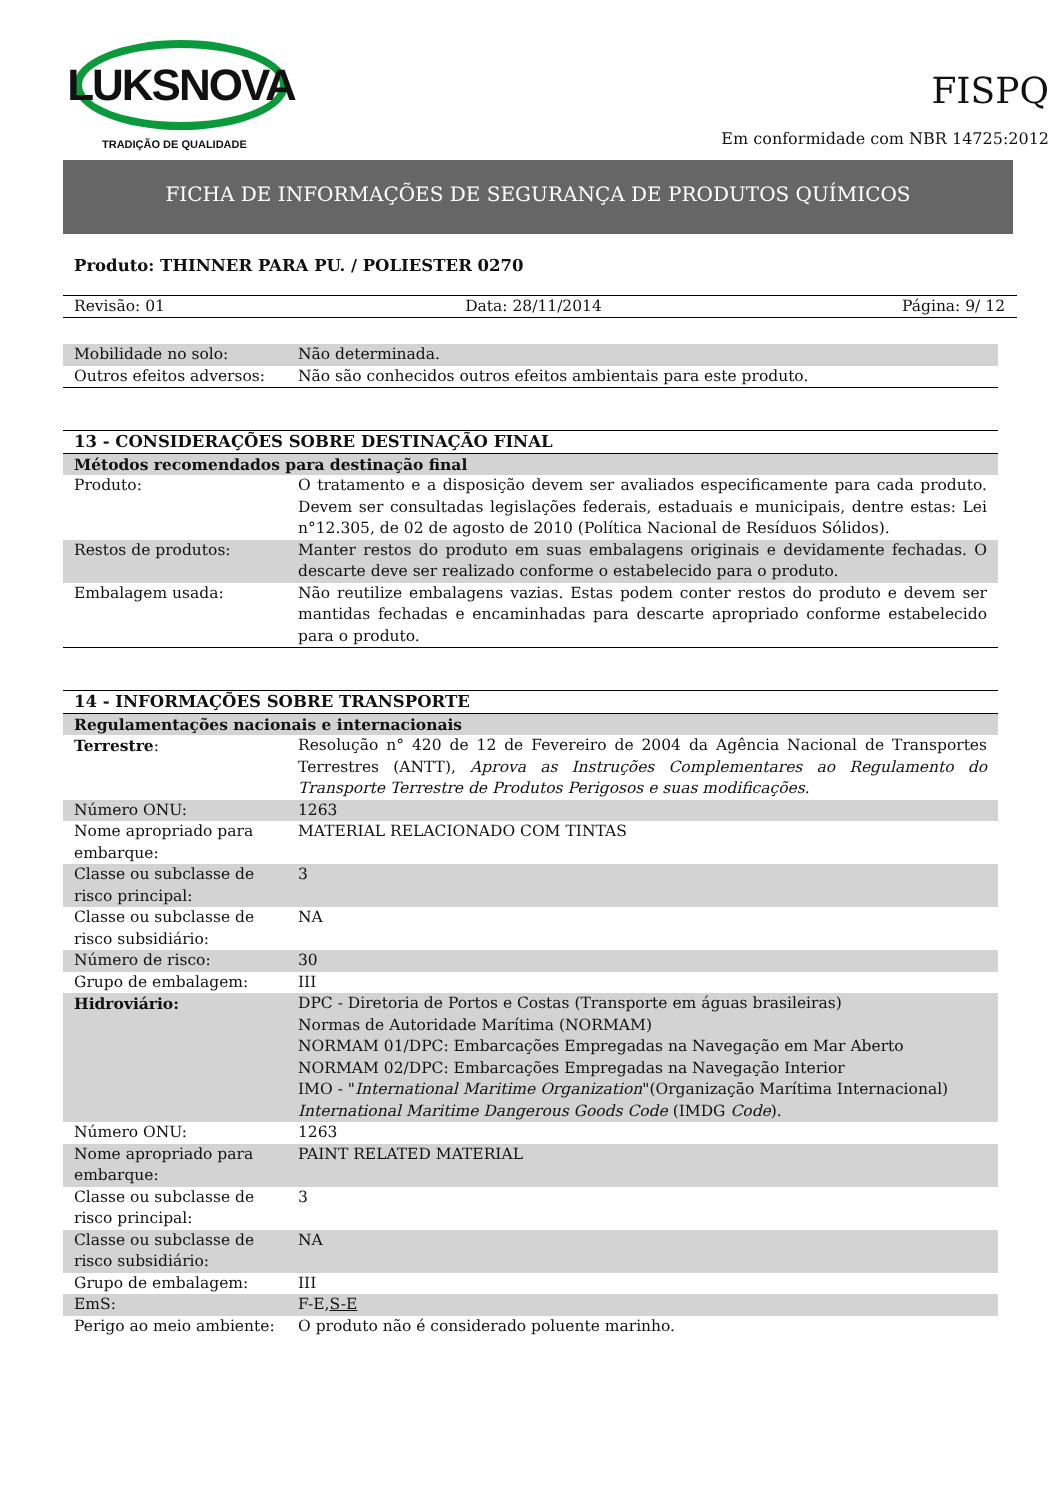LUKSNOVA
TRADIÇÃO DE QUALIDADE
FISPQ
Em conformidade com NBR 14725:2012
FICHA DE INFORMAÇÕES DE SEGURANÇA DE PRODUTOS QUÍMICOS
Produto: THINNER PARA PU. / POLIESTER 0270
Revisão: 01 Data: 28/11/2014 Página: 9/ 12
| Mobilidade no solo: | Não determinada. |
| Outros efeitos adversos: | Não são conhecidos outros efeitos ambientais para este produto. |
| 13 - CONSIDERAÇÕES SOBRE DESTINAÇÃO FINAL | |
| Métodos recomendados para destinação final | |
| Produto: | O tratamento e a disposição devem ser avaliados especificamente para cada produto. Devem ser consultadas legislações federais, estaduais e municipais, dentre estas: Lei n°12.305, de 02 de agosto de 2010 (Política Nacional de Resíduos Sólidos). |
| Restos de produtos: | Manter restos do produto em suas embalagens originais e devidamente fechadas. O descarte deve ser realizado conforme o estabelecido para o produto. |
| Embalagem usada: | Não reutilize embalagens vazias. Estas podem conter restos do produto e devem ser mantidas fechadas e encaminhadas para descarte apropriado conforme estabelecido para o produto. |
| 14 - INFORMAÇÕES SOBRE TRANSPORTE | |
| Regulamentações nacionais e internacionais | |
| Terrestre : | Resolução n° 420 de 12 de Fevereiro de 2004 da Agência Nacional de Transportes Terrestres (ANTT), Aprova as Instruções Complementares ao Regulamento do Transporte Terrestre de Produtos Perigosos e suas modificações. |
| Número ONU: | 1263 |
| Nome apropriado para embarque: | MATERIAL RELACIONADO COM TINTAS |
| Classe ou subclasse de risco principal: | 3 |
| Classe ou subclasse de risco subsidiário: | NA |
| Número de risco: | 30 |
| Grupo de embalagem: | III |
| Hidroviário: | DPC - Diretoria de Portos e Costas (Transporte em águas brasileiras) Normas de Autoridade Marítima (NORMAM) NORMAM 01/DPC: Embarcações Empregadas na Navegação em Mar Aberto NORMAM 02/DPC: Embarcações Empregadas na Navegação Interior IMO - " International Maritime Organization "(Organização Marítima Internacional) International Maritime Dangerous Goods Code (IMDG Code ). |
| Número ONU: | 1263 |
| Nome apropriado para embarque: | PAINT RELATED MATERIAL |
| Classe ou subclasse de risco principal: | 3 |
| Classe ou subclasse de risco subsidiário: | NA |
| Grupo de embalagem: | III |
| EmS: | F-E, S-E |
| Perigo ao meio ambiente: | O produto não é considerado poluente marinho. |